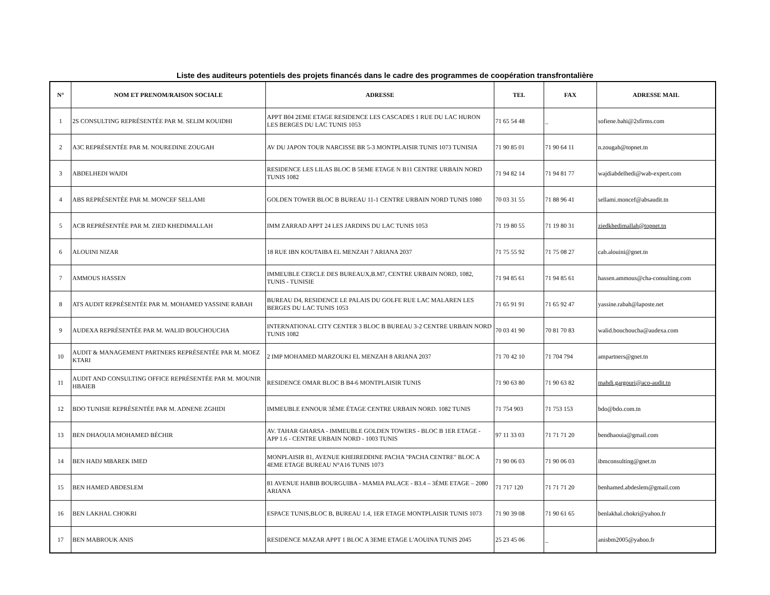Liste des auditeurs potentiels des projets financés dans le cadre des programmes de coopération transfrontalière
| N° | NOM ET PRENOM/RAISON SOCIALE | ADRESSE | TEL | FAX | ADRESSE MAIL |
| --- | --- | --- | --- | --- | --- |
| 1 | 2S CONSULTING REPRÉSENTÉE PAR M. SELIM KOUIDHI | APPT B04 2EME ETAGE RESIDENCE LES CASCADES 1 RUE DU LAC HURON LES BERGES DU LAC TUNIS 1053 | 71 65 54 48 | _ | sofiene.bahi@2sfirms.com |
| 2 | A3C REPRÉSENTÉE PAR M. NOUREDINE ZOUGAH | AV DU JAPON TOUR NARCISSE BR 5-3 MONTPLAISIR TUNIS 1073 TUNISIA | 71 90 85 01 | 71 90 64 11 | n.zougah@topnet.tn |
| 3 | ABDELHEDI WAJDI | RESIDENCE LES LILAS BLOC B 5EME ETAGE N B11 CENTRE URBAIN NORD TUNIS 1082 | 71 94 82 14 | 71 94 81 77 | wajdiabdelhedi@wab-expert.com |
| 4 | ABS REPRÉSENTÉE PAR M. MONCEF SELLAMI | GOLDEN TOWER BLOC B BUREAU 11-1 CENTRE URBAIN NORD TUNIS 1080 | 70 03 31 55 | 71 88 96 41 | sellami.moncef@absaudit.tn |
| 5 | ACB REPRÉSENTÉE PAR M. ZIED KHEDIMALLAH | IMM ZARRAD APPT 24 LES JARDINS DU LAC TUNIS 1053 | 71 19 80 55 | 71 19 80 31 | ziedkhedimallah@topnet.tn |
| 6 | ALOUINI NIZAR | 18 RUE IBN KOUTAIBA EL MENZAH 7 ARIANA 2037 | 71 75 55 92 | 71 75 08 27 | cab.alouini@gnet.tn |
| 7 | AMMOUS HASSEN | IMMEUBLE CERCLE DES BUREAUX,B.M7, CENTRE URBAIN NORD, 1082, TUNIS - TUNISIE | 71 94 85 61 | 71 94 85 61 | hassen.ammous@cha-consulting.com |
| 8 | ATS AUDIT REPRÉSENTÉE PAR M. MOHAMED YASSINE RABAH | BUREAU D4, RESIDENCE LE PALAIS DU GOLFE RUE LAC MALAREN LES BERGES DU LAC TUNIS 1053 | 71 65 91 91 | 71 65 92 47 | yassine.rabah@laposte.net |
| 9 | AUDEXA REPRÉSENTÉE PAR M. WALID BOUCHOUCHA | INTERNATIONAL CITY CENTER 3 BLOC B BUREAU 3-2 CENTRE URBAIN NORD TUNIS 1082 | 70 03 41 90 | 70 81 70 83 | walid.bouchoucha@audexa.com |
| 10 | AUDIT & MANAGEMENT PARTNERS REPRÉSENTÉE PAR M. MOEZ KTARI | 2 IMP MOHAMED MARZOUKI EL MENZAH 8 ARIANA 2037 | 71 70 42 10 | 71 704 794 | ampartners@gnet.tn |
| 11 | AUDIT AND CONSULTING OFFICE REPRÉSENTÉE PAR M. MOUNIR HBAIEB | RESIDENCE OMAR BLOC B B4-6 MONTPLAISIR TUNIS | 71 90 63 80 | 71 90 63 82 | mahdi.gargouri@aco-audit.tn |
| 12 | BDO TUNISIE REPRÉSENTÉE PAR M. ADNENE ZGHIDI | IMMEUBLE ENNOUR 3ÈME ÉTAGE CENTRE URBAIN NORD. 1082 TUNIS | 71 754 903 | 71 753 153 | bdo@bdo.com.tn |
| 13 | BEN DHAOUIA MOHAMED BÉCHIR | AV. TAHAR GHARSA - IMMEUBLE GOLDEN TOWERS - BLOC B 1ER ETAGE - APP 1.6 - CENTRE URBAIN NORD - 1003 TUNIS | 97 11 33 03 | 71 71 71 20 | bendhaouia@gmail.com |
| 14 | BEN HADJ MBAREK IMED | MONPLAISIR 81, AVENUE KHEIREDDINE PACHA "PACHA CENTRE" BLOC A 4EME ETAGE BUREAU N°A16 TUNIS 1073 | 71 90 06 03 | 71 90 06 03 | ibmconsulting@gnet.tn |
| 15 | BEN HAMED ABDESLEM | 81 AVENUE HABIB BOURGUIBA - MAMIA PALACE - B3.4 – 3ÉME ETAGE – 2080 ARIANA | 71 717 120 | 71 71 71 20 | benhamed.abdeslem@gmail.com |
| 16 | BEN LAKHAL CHOKRI | ESPACE TUNIS,BLOC B, BUREAU 1.4, 1ER ETAGE MONTPLAISIR TUNIS 1073 | 71 90 39 08 | 71 90 61 65 | benlakhal.chokri@yahoo.fr |
| 17 | BEN MABROUK ANIS | RESIDENCE MAZAR APPT 1 BLOC A 3EME ETAGE L'AOUINA TUNIS 2045 | 25 23 45 06 | _ | anisbm2005@yahoo.fr |